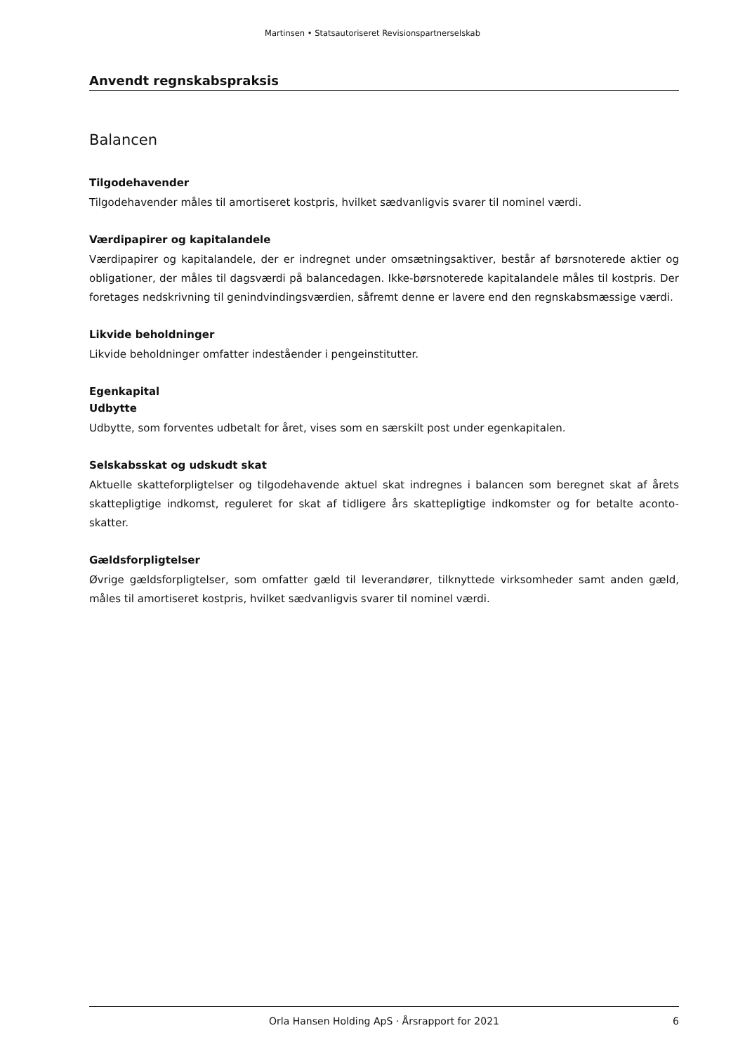Martinsen • Statsautoriseret Revisionspartnerselskab
Anvendt regnskabspraksis
Balancen
Tilgodehavender
Tilgodehavender måles til amortiseret kostpris, hvilket sædvanligvis svarer til nominel værdi.
Værdipapirer og kapitalandele
Værdipapirer og kapitalandele, der er indregnet under omsætningsaktiver, består af børsnoterede aktier og obligationer, der måles til dagsværdi på balancedagen. Ikke-børsnoterede kapitalandele måles til kostpris. Der foretages nedskrivning til genindvindingsværdien, såfremt denne er lavere end den regnskabsmæssige værdi.
Likvide beholdninger
Likvide beholdninger omfatter indeståender i pengeinstitutter.
Egenkapital
Udbytte
Udbytte, som forventes udbetalt for året, vises som en særskilt post under egenkapitalen.
Selskabsskat og udskudt skat
Aktuelle skatteforpligtelser og tilgodehavende aktuel skat indregnes i balancen som beregnet skat af årets skattepligtige indkomst, reguleret for skat af tidligere års skattepligtige indkomster og for betalte aconto-skatter.
Gældsforpligtelser
Øvrige gældsforpligtelser, som omfatter gæld til leverandører, tilknyttede virksomheder samt anden gæld, måles til amortiseret kostpris, hvilket sædvanligvis svarer til nominel værdi.
Orla Hansen Holding ApS · Årsrapport for 2021 6